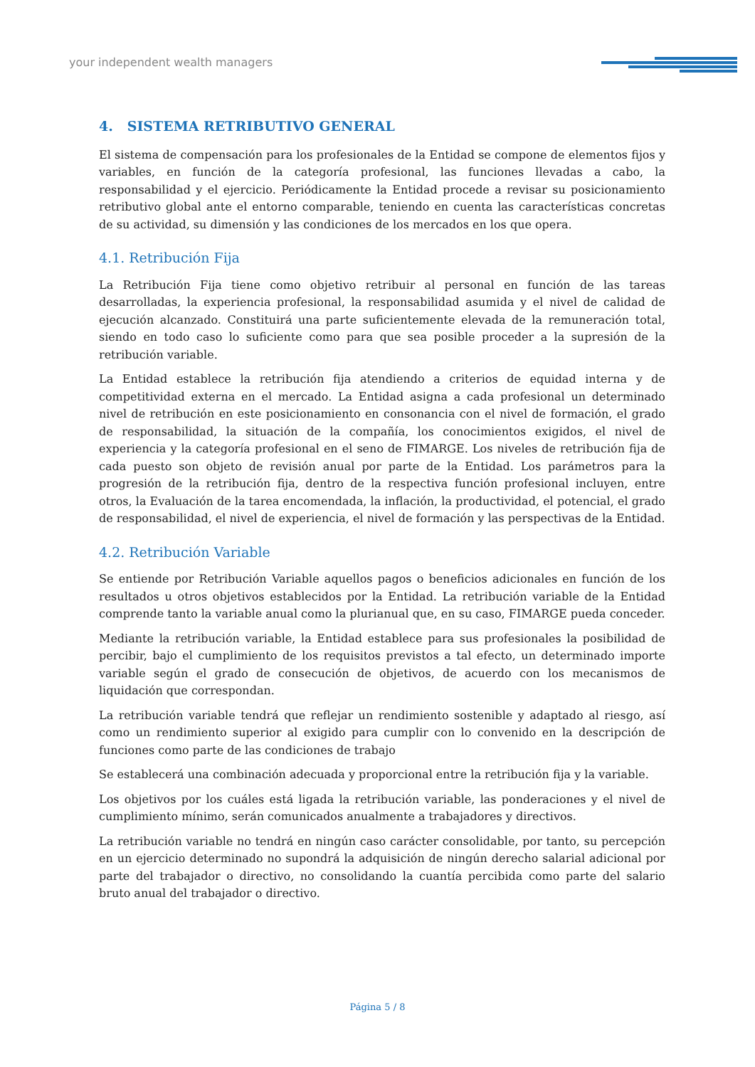your independent wealth managers
4. SISTEMA RETRIBUTIVO GENERAL
El sistema de compensación para los profesionales de la Entidad se compone de elementos fijos y variables, en función de la categoría profesional, las funciones llevadas a cabo, la responsabilidad y el ejercicio. Periódicamente la Entidad procede a revisar su posicionamiento retributivo global ante el entorno comparable, teniendo en cuenta las características concretas de su actividad, su dimensión y las condiciones de los mercados en los que opera.
4.1. Retribución Fija
La Retribución Fija tiene como objetivo retribuir al personal en función de las tareas desarrolladas, la experiencia profesional, la responsabilidad asumida y el nivel de calidad de ejecución alcanzado. Constituirá una parte suficientemente elevada de la remuneración total, siendo en todo caso lo suficiente como para que sea posible proceder a la supresión de la retribución variable.
La Entidad establece la retribución fija atendiendo a criterios de equidad interna y de competitividad externa en el mercado. La Entidad asigna a cada profesional un determinado nivel de retribución en este posicionamiento en consonancia con el nivel de formación, el grado de responsabilidad, la situación de la compañía, los conocimientos exigidos, el nivel de experiencia y la categoría profesional en el seno de FIMARGE. Los niveles de retribución fija de cada puesto son objeto de revisión anual por parte de la Entidad. Los parámetros para la progresión de la retribución fija, dentro de la respectiva función profesional incluyen, entre otros, la Evaluación de la tarea encomendada, la inflación, la productividad, el potencial, el grado de responsabilidad, el nivel de experiencia, el nivel de formación y las perspectivas de la Entidad.
4.2. Retribución Variable
Se entiende por Retribución Variable aquellos pagos o beneficios adicionales en función de los resultados u otros objetivos establecidos por la Entidad. La retribución variable de la Entidad comprende tanto la variable anual como la plurianual que, en su caso, FIMARGE pueda conceder.
Mediante la retribución variable, la Entidad establece para sus profesionales la posibilidad de percibir, bajo el cumplimiento de los requisitos previstos a tal efecto, un determinado importe variable según el grado de consecución de objetivos, de acuerdo con los mecanismos de liquidación que correspondan.
La retribución variable tendrá que reflejar un rendimiento sostenible y adaptado al riesgo, así como un rendimiento superior al exigido para cumplir con lo convenido en la descripción de funciones como parte de las condiciones de trabajo
Se establecerá una combinación adecuada y proporcional entre la retribución fija y la variable.
Los objetivos por los cuáles está ligada la retribución variable, las ponderaciones y el nivel de cumplimiento mínimo, serán comunicados anualmente a trabajadores y directivos.
La retribución variable no tendrá en ningún caso carácter consolidable, por tanto, su percepción en un ejercicio determinado no supondrá la adquisición de ningún derecho salarial adicional por parte del trabajador o directivo, no consolidando la cuantía percibida como parte del salario bruto anual del trabajador o directivo.
Página 5 / 8